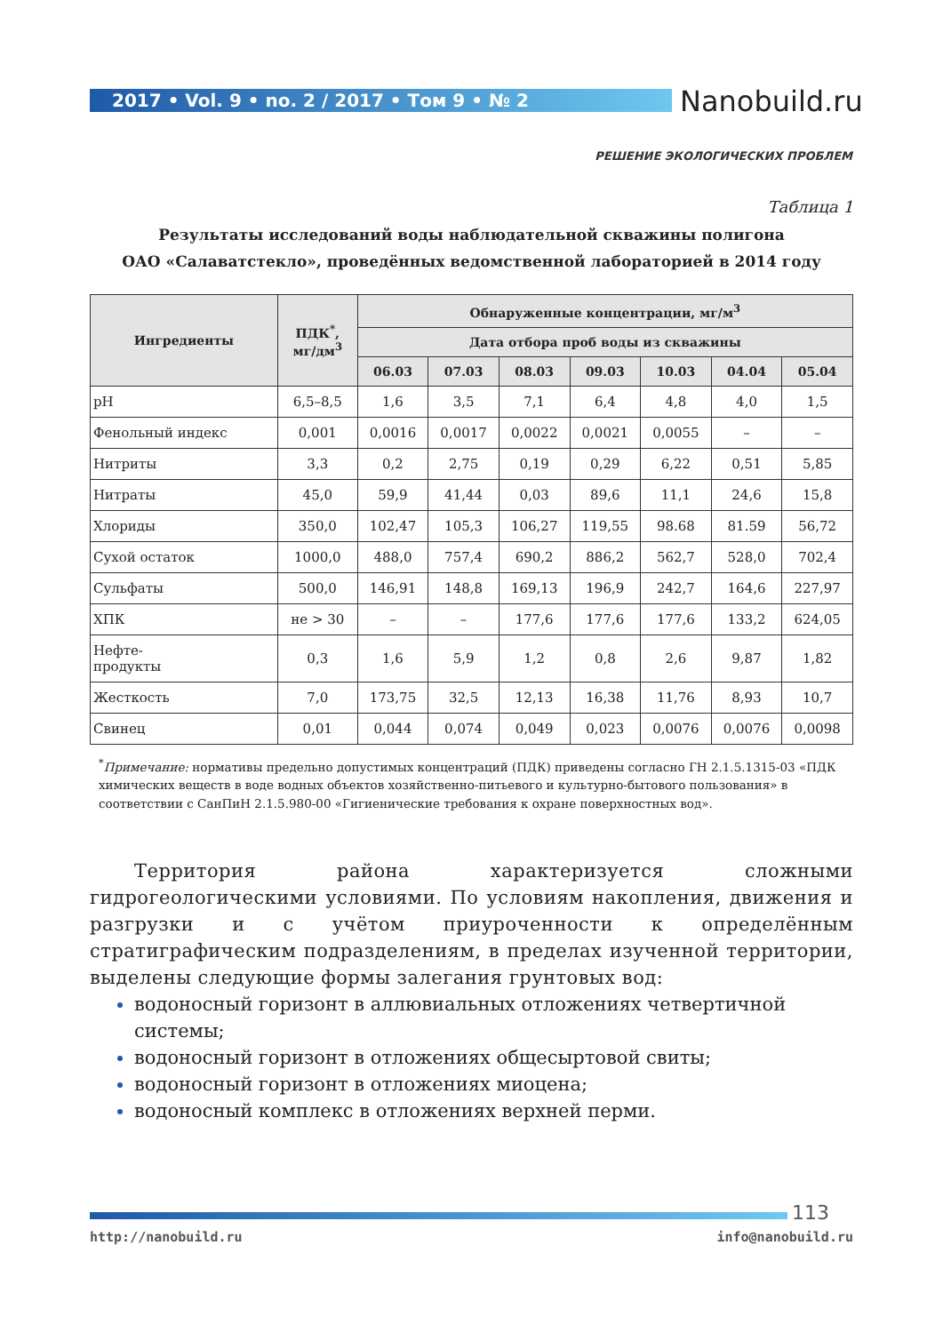2017 • Vol. 9 • no. 2 / 2017 • Том 9 • № 2 Nanobuild.ru
РЕШЕНИЕ ЭКОЛОГИЧЕСКИХ ПРОБЛЕМ
Таблица 1
Результаты исследований воды наблюдательной скважины полигона
ОАО «Салаватстекло», проведённых ведомственной лабораторией в 2014 году
| Ингредиенты | ПДК<sup>*</sup>, мг/дм<sup>3</sup> | Обнаруженные концентрации, мг/м<sup>3</sup> | | | | | | |
| --- | --- | --- | --- | --- | --- | --- | --- | --- |
| | | Дата отбора проб воды из скважины | | | | | | |
| | | 06.03 | 07.03 | 08.03 | 09.03 | 10.03 | 04.04 | 05.04 |
| pH | 6,5–8,5 | 1,6 | 3,5 | 7,1 | 6,4 | 4,8 | 4,0 | 1,5 |
| Фенольный индекс | 0,001 | 0,0016 | 0,0017 | 0,0022 | 0,0021 | 0,0055 | – | – |
| Нитриты | 3,3 | 0,2 | 2,75 | 0,19 | 0,29 | 6,22 | 0,51 | 5,85 |
| Нитраты | 45,0 | 59,9 | 41,44 | 0,03 | 89,6 | 11,1 | 24,6 | 15,8 |
| Хлориды | 350,0 | 102,47 | 105,3 | 106,27 | 119,55 | 98.68 | 81.59 | 56,72 |
| Сухой остаток | 1000,0 | 488,0 | 757,4 | 690,2 | 886,2 | 562,7 | 528,0 | 702,4 |
| Сульфаты | 500,0 | 146,91 | 148,8 | 169,13 | 196,9 | 242,7 | 164,6 | 227,97 |
| ХПК | не > 30 | – | – | 177,6 | 177,6 | 177,6 | 133,2 | 624,05 |
| Нефте- продукты | 0,3 | 1,6 | 5,9 | 1,2 | 0,8 | 2,6 | 9,87 | 1,82 |
| Жесткость | 7,0 | 173,75 | 32,5 | 12,13 | 16,38 | 11,76 | 8,93 | 10,7 |
| Свинец | 0,01 | 0,044 | 0,074 | 0,049 | 0,023 | 0,0076 | 0,0076 | 0,0098 |
<sup>*</sup> Примечание: нормативы предельно допустимых концентраций (ПДК) приведены согласно ГН 2.1.5.1315-03 «ПДК химических веществ в воде водных объектов хозяйственно-питьевого и культурно-бытового пользования» в соответствии с СанПиН 2.1.5.980-00 «Гигиенические требования к охране поверхностных вод».
Территория района характеризуется сложными гидрогеологическими условиями. По условиям накопления, движения и разгрузки и с учётом приуроченности к определённым стратиграфическим подразделениям, в пределах изученной территории, выделены следующие формы залегания грунтовых вод:
водоносный горизонт в аллювиальных отложениях четвертичной системы;
водоносный горизонт в отложениях общесыртовой свиты;
водоносный горизонт в отложениях миоцена;
водоносный комплекс в отложениях верхней перми.
113
http://nanobuild.ru info@nanobuild.ru